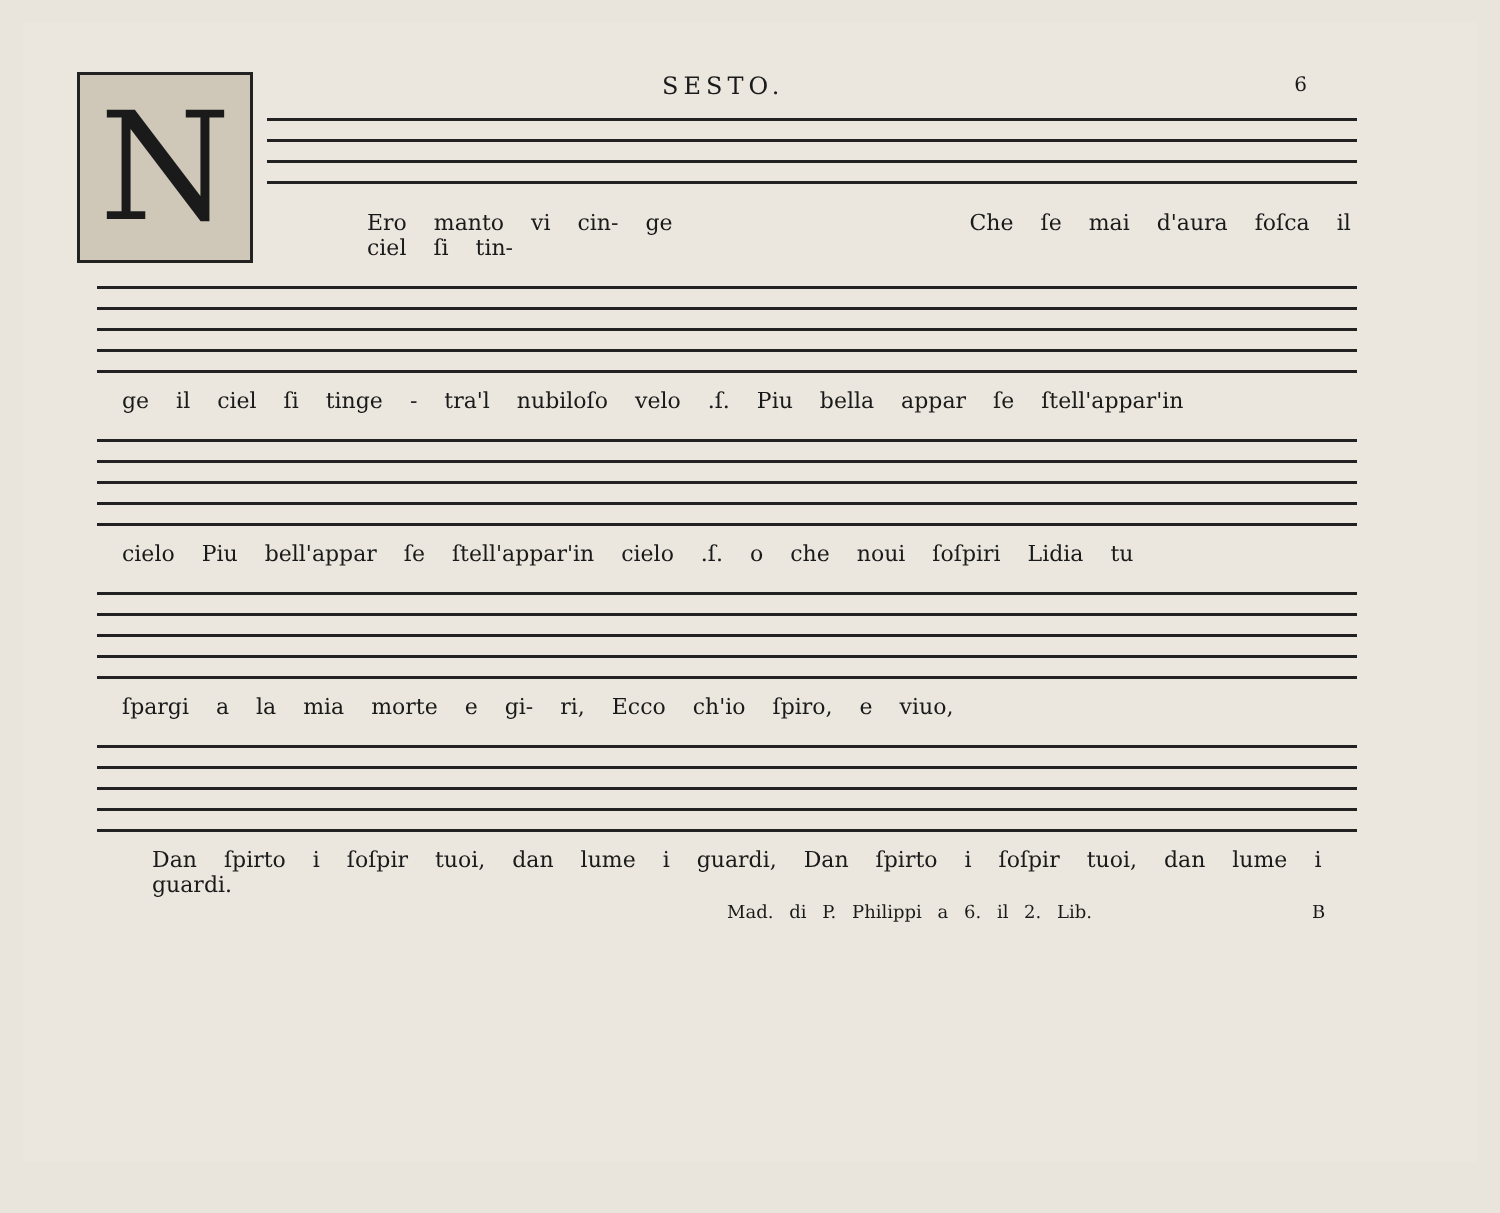N
SESTO. 6
Ero manto vi cin- ge Che ſe mai d'aura foſca il ciel ſi tin-
ge il ciel ſi tinge - tra'l nubiloſo velo .ſ. Piu bella appar ſe ſtell'appar'in
cielo Piu bell'appar ſe ſtell'appar'in cielo .ſ. o che noui ſoſpiri Lidia tu
ſpargi a la mia morte e gi- ri, Ecco ch'io ſpiro, e viuo,
Dan ſpirto i ſoſpir tuoi, dan lume i guardi, Dan ſpirto i ſoſpir tuoi, dan lume i guardi.
Mad. di P. Philippi a 6. il 2. Lib. B